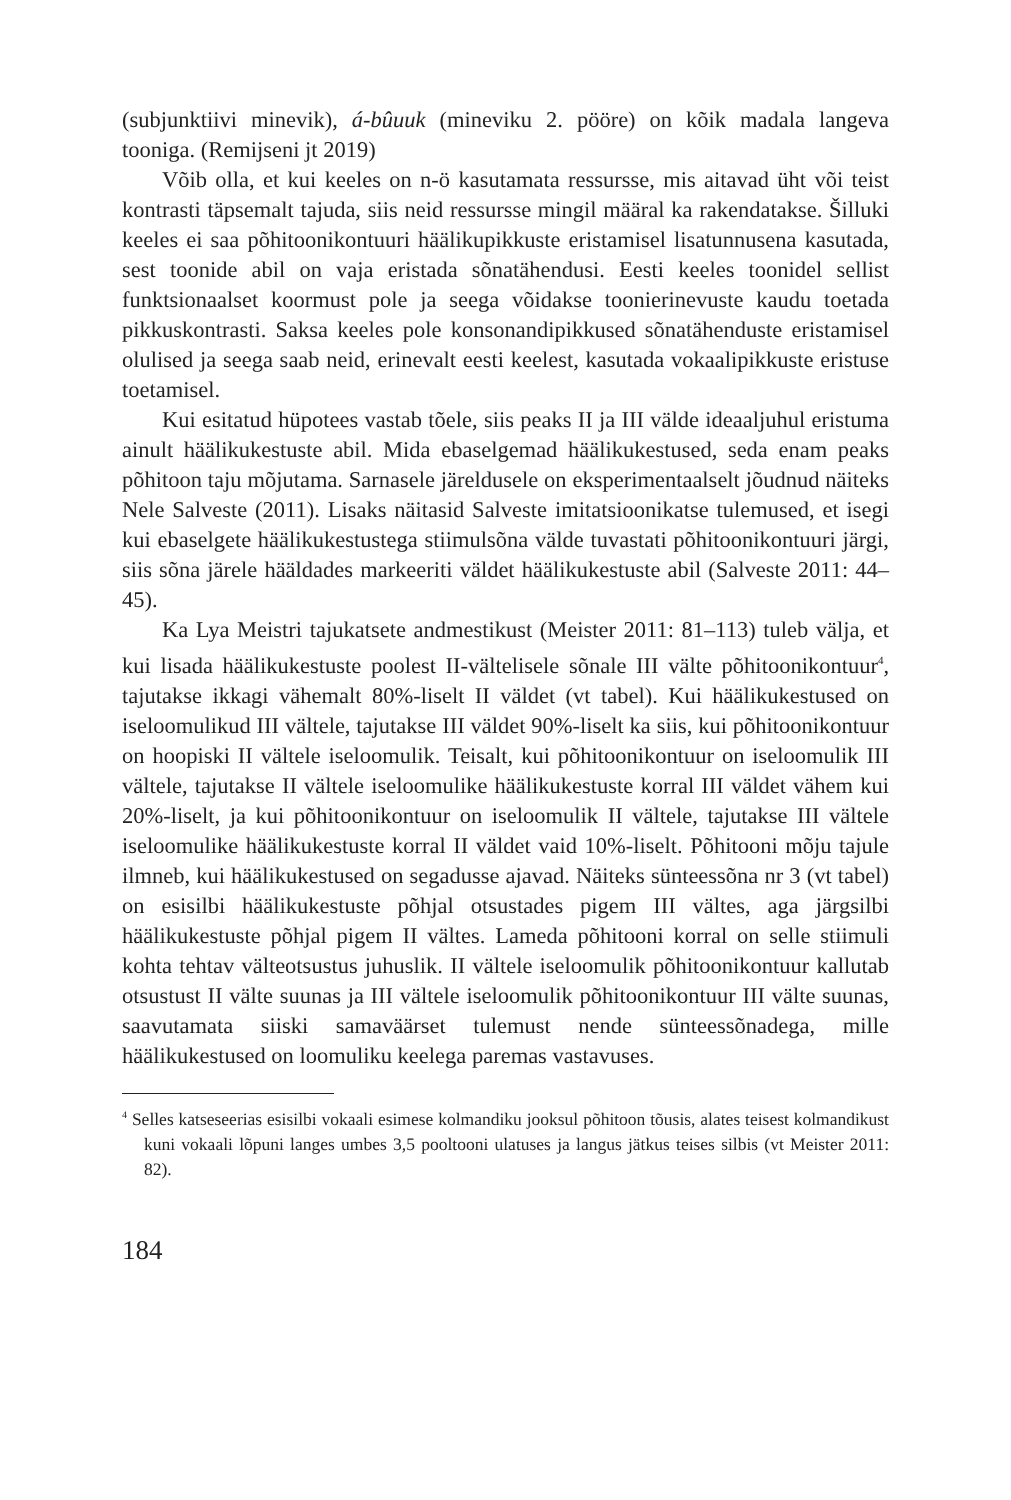(subjunktiivi minevik), á-bûuuk (mineviku 2. pööre) on kõik madala langeva tooniga. (Remijseni jt 2019)
Võib olla, et kui keeles on n-ö kasutamata ressursse, mis aitavad üht või teist kontrasti täpsemalt tajuda, siis neid ressursse mingil määral ka rakendatakse. Šilluki keeles ei saa põhitoonikontuuri häälikupikkuste eristamisel lisatunnusena kasutada, sest toonide abil on vaja eristada sõnatähendusi. Eesti keeles toonidel sellist funktsionaalset koormust pole ja seega võidakse toonierinevuste kaudu toetada pikkuskontrasti. Saksa keeles pole konsonandipikkused sõnatähenduste eristamisel olulised ja seega saab neid, erinevalt eesti keelest, kasutada vokaalipikkuste eristuse toetamisel.
Kui esitatud hüpotees vastab tõele, siis peaks II ja III välde ideaaljuhul eristuma ainult häälikukestuste abil. Mida ebaselgemad häälikukestused, seda enam peaks põhitoon taju mõjutama. Sarnasele järeldusele on eksperimentaalselt jõudnud näiteks Nele Salveste (2011). Lisaks näitasid Salveste imitatsioonikatse tulemused, et isegi kui ebaselgete häälikukestustega stiimulsõna välde tuvastati põhitoonikontuuri järgi, siis sõna järele hääldades markeeriti väldet häälikukestuste abil (Salveste 2011: 44–45).
Ka Lya Meistri tajukatsete andmestikust (Meister 2011: 81–113) tuleb välja, et kui lisada häälikukestuste poolest II-vältelisele sõnale III välte põhitoonikontuur<sup>4</sup>, tajutakse ikkagi vähemalt 80%-liselt II väldet (vt tabel). Kui häälikukestused on iseloomulikud III vältele, tajutakse III väldet 90%-liselt ka siis, kui põhitoonikontuur on hoopiski II vältele iseloomulik. Teisalt, kui põhitoonikontuur on iseloomulik III vältele, tajutakse II vältele iseloomulike häälikukestuste korral III väldet vähem kui 20%-liselt, ja kui põhitoonikontuur on iseloomulik II vältele, tajutakse III vältele iseloomulike häälikukestuste korral II väldet vaid 10%-liselt. Põhitooni mõju tajule ilmneb, kui häälikukestused on segadusse ajavad. Näiteks sünteessõna nr 3 (vt tabel) on esisilbi häälikukestuste põhjal otsustades pigem III vältes, aga järgsilbi häälikukestuste põhjal pigem II vältes. Lameda põhitooni korral on selle stiimuli kohta tehtav välteotsustus juhuslik. II vältele iseloomulik põhitoonikontuur kallutab otsustust II välte suunas ja III vältele iseloomulik põhitoonikontuur III välte suunas, saavutamata siiski samaväärset tulemust nende sünteessõnadega, mille häälikukestused on loomuliku keelega paremas vastavuses.
<sup>4</sup> Selles katseseerias esisilbi vokaali esimese kolmandiku jooksul põhitoon tõusis, alates teisest kolmandikust kuni vokaali lõpuni langes umbes 3,5 pooltooni ulatuses ja langus jätkus teises silbis (vt Meister 2011: 82).
184